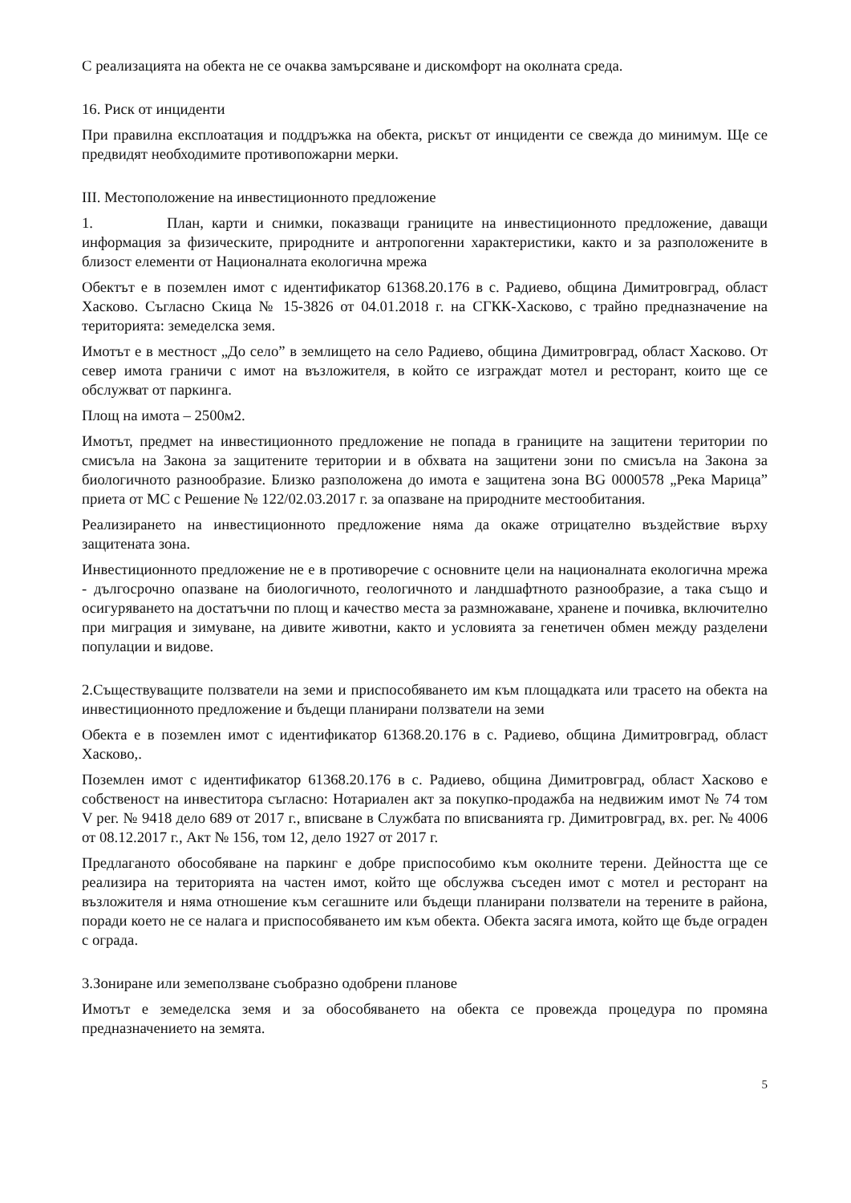С реализацията на обекта не се очаква замърсяване и дискомфорт на околната среда.
16. Риск от инциденти
При правилна експлоатация и поддръжка на обекта, рискът от инциденти се свежда до минимум. Ще се предвидят необходимите противопожарни мерки.
III. Местоположение на инвестиционното предложение
1. План, карти и снимки, показващи границите на инвестиционното предложение, даващи информация за физическите, природните и антропогенни характеристики, както и за разположените в близост елементи от Националната екологична мрежа
Обектът е в поземлен имот с идентификатор 61368.20.176 в с. Радиево, община Димитровград, област Хасково. Съгласно Скица № 15-3826 от 04.01.2018 г. на СГКК-Хасково, с трайно предназначение на територията: земеделска земя.
Имотът е в местност „До село” в землището на село Радиево, община Димитровград, област Хасково. От север имота граничи с имот на възложителя, в който се изграждат мотел и ресторант, които ще се обслужват от паркинга.
Площ на имота – 2500м2.
Имотът, предмет на инвестиционното предложение не попада в границите на защитени територии по смисъла на Закона за защитените територии и в обхвата на защитени зони по смисъла на Закона за биологичното разнообразие. Близко разположена до имота е защитена зона BG 0000578 „Река Марица” приета от МС с Решение № 122/02.03.2017 г. за опазване на природните местообитания.
Реализирането на инвестиционното предложение няма да окаже отрицателно въздействие върху защитената зона.
Инвестиционното предложение не е в противоречие с основните цели на националната екологична мрежа - дългосрочно опазване на биологичното, геологичното и ландшафтното разнообразие, а така също и осигуряването на достатъчни по площ и качество места за размножаване, хранене и почивка, включително при миграция и зимуване, на дивите животни, както и условията за генетичен обмен между разделени популации и видове.
2.Съществуващите ползватели на земи и приспособяването им към площадката или трасето на обекта на инвестиционното предложение и бъдещи планирани ползватели на земи
Обекта е в поземлен имот с идентификатор 61368.20.176 в с. Радиево, община Димитровград, област Хасково,.
Поземлен имот с идентификатор 61368.20.176 в с. Радиево, община Димитровград, област Хасково е собственост на инвеститора съгласно: Нотариален акт за покупко-продажба на недвижим имот № 74 том V рег. № 9418 дело 689 от 2017 г., вписване в Службата по вписванията гр. Димитровград, вх. рег. № 4006 от 08.12.2017 г., Акт № 156, том 12, дело 1927 от 2017 г.
Предлаганото обособяване на паркинг е добре приспособимо към околните терени. Дейността ще се реализира на територията на частен имот, който ще обслужва съседен имот с мотел и ресторант на възложителя и няма отношение към сегашните или бъдещи планирани ползватели на терените в района, поради което не се налага и приспособяването им към обекта. Обекта засяга имота, който ще бъде ограден с ограда.
3.Зониране или земеползване съобразно одобрени планове
Имотът е земеделска земя и за обособяването на обекта се провежда процедура по промяна предназначениeто на земята.
5